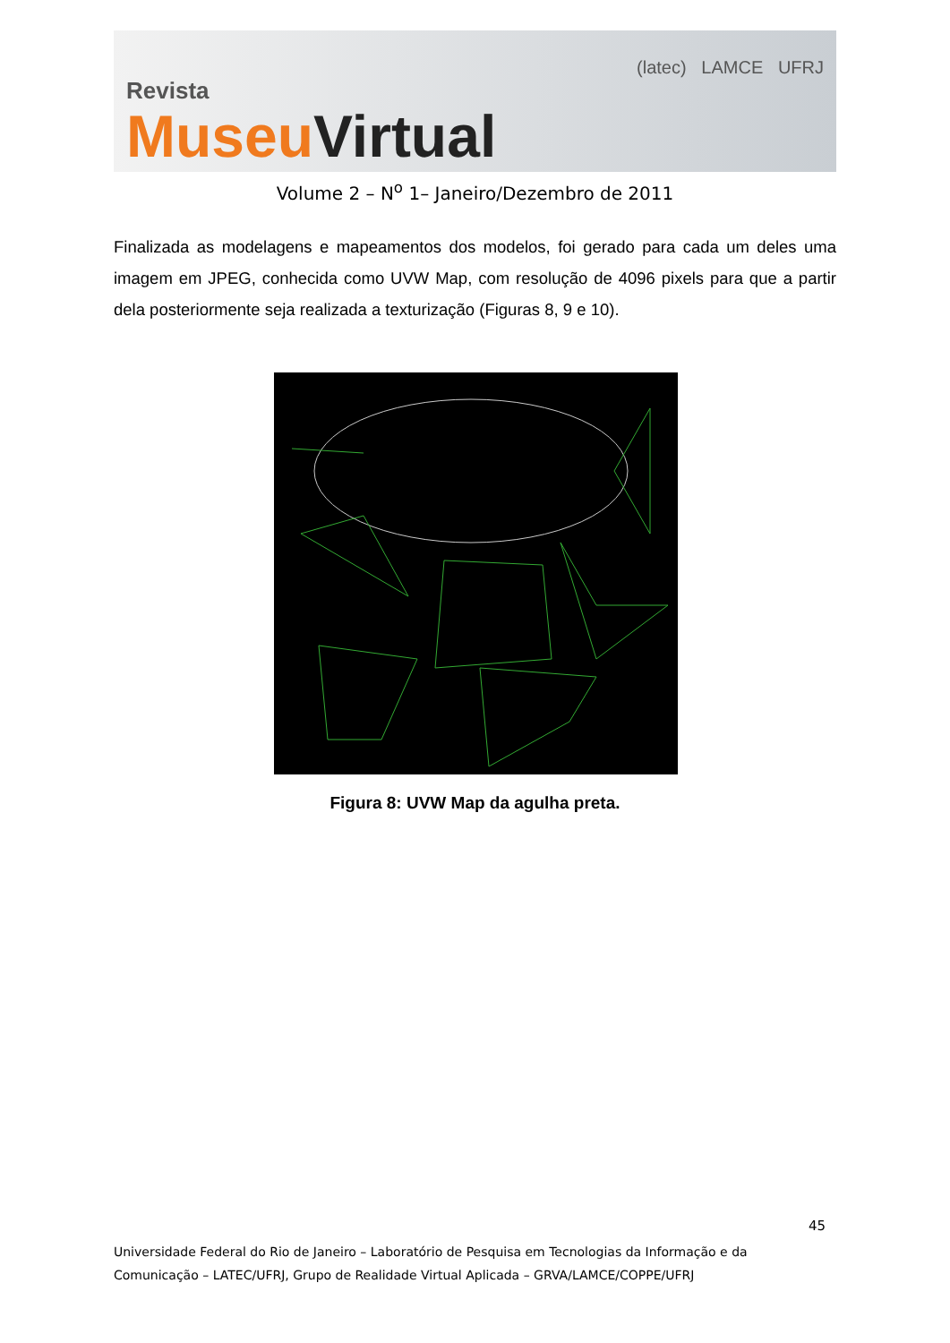Revista
MuseuVirtual
(latec) LAMCE UFRJ
Volume 2 – N<sup>o</sup> 1– Janeiro/Dezembro de 2011
Finalizada as modelagens e mapeamentos dos modelos, foi gerado para cada um deles uma imagem em JPEG, conhecida como UVW Map, com resolução de 4096 pixels para que a partir dela posteriormente seja realizada a texturização (Figuras 8, 9 e 10).
Figura 8: UVW Map da agulha preta.
45
Universidade Federal do Rio de Janeiro – Laboratório de Pesquisa em Tecnologias da Informação e da
Comunicação – LATEC/UFRJ, Grupo de Realidade Virtual Aplicada – GRVA/LAMCE/COPPE/UFRJ